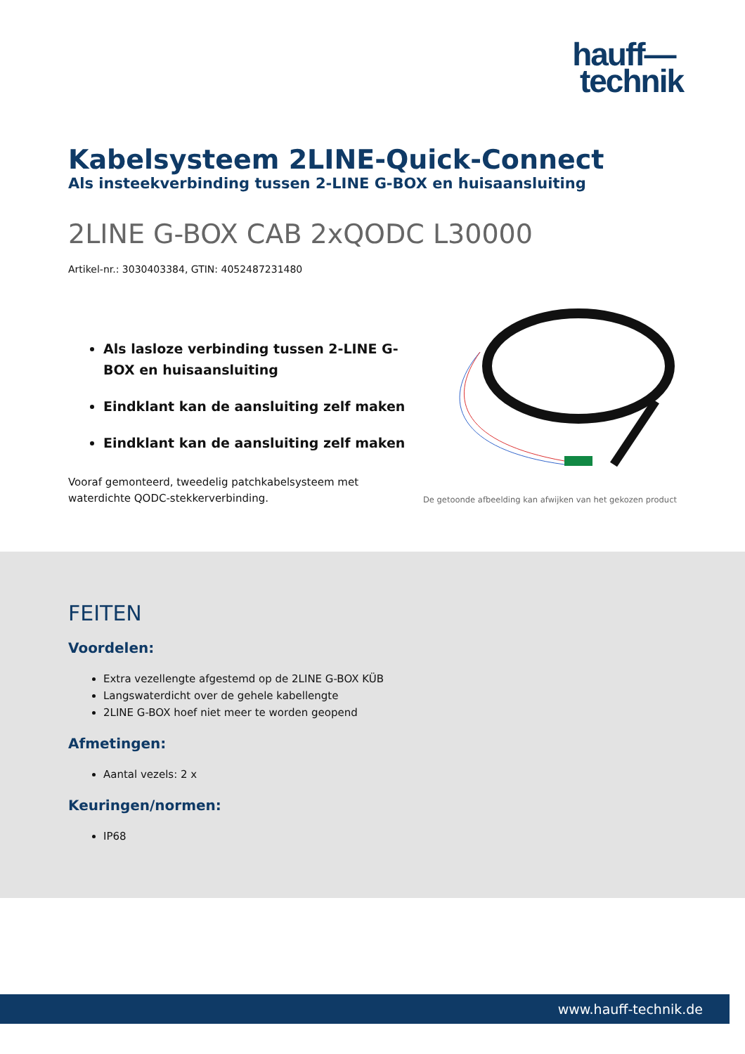hauff—
technik
Kabelsysteem 2LINE-Quick-Connect
Als insteekverbinding tussen 2-LINE G-BOX en huisaansluiting
2LINE G-BOX CAB 2xQODC L30000
Artikel-nr.: 3030403384, GTIN: 4052487231480
Als lasloze verbinding tussen 2-LINE G-BOX en huisaansluiting
Eindklant kan de aansluiting zelf maken
Eindklant kan de aansluiting zelf maken
Vooraf gemonteerd, tweedelig patchkabelsysteem met waterdichte QODC-stekkerverbinding.
De getoonde afbeelding kan afwijken van het gekozen product
FEITEN
Voordelen:
Extra vezellengte afgestemd op de 2LINE G-BOX KÜB
Langswaterdicht over de gehele kabellengte
2LINE G-BOX hoef niet meer te worden geopend
Afmetingen:
Aantal vezels: 2 x
Keuringen/normen:
IP68
www.hauff-technik.de